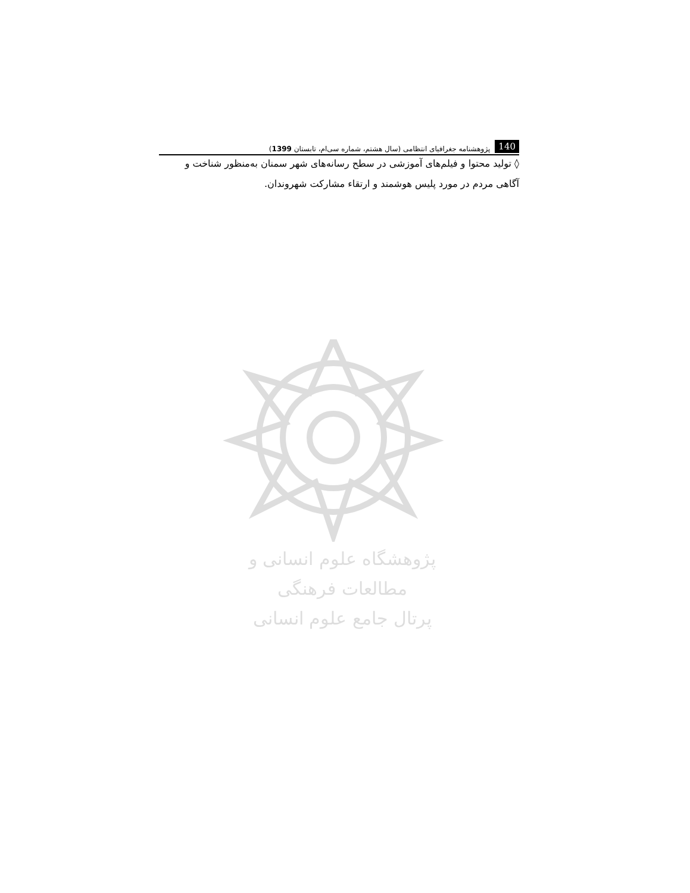140 پژوهشنامه جغرافیای انتظامی (سال هشتم، شماره سی‌ام، تابستان 1399)
◊ تولید محتوا و فیلم‌های آموزشی در سطح رسانه‌های شهر سمنان به‌منظور شناخت و آگاهی مردم در مورد پلیس هوشمند و ارتقاء مشارکت شهروندان.
پژوهشگاه علوم انسانی و مطالعات فرهنگی
پرتال جامع علوم انسانی